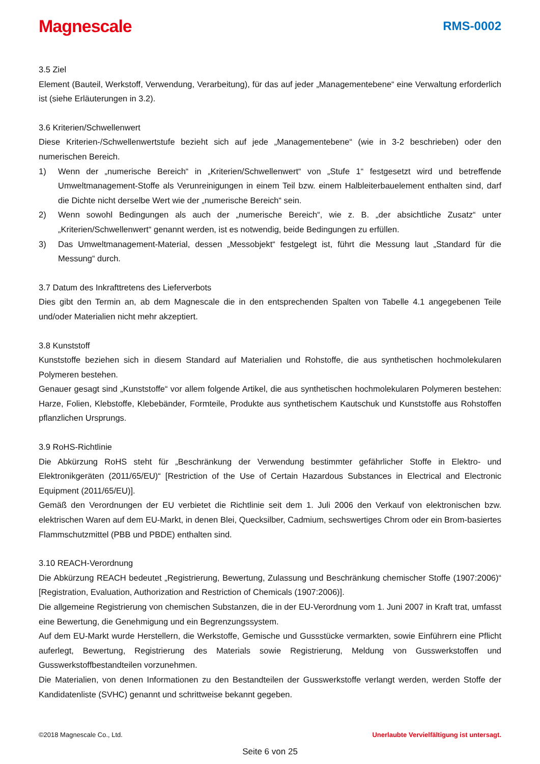Magnescale RMS-0002
3.5 Ziel
Element (Bauteil, Werkstoff, Verwendung, Verarbeitung), für das auf jeder „Managementebene“ eine Verwaltung erforderlich ist (siehe Erläuterungen in 3.2).
3.6 Kriterien/Schwellenwert
Diese Kriterien-/Schwellenwertstufe bezieht sich auf jede „Managementebene“ (wie in 3-2 beschrieben) oder den numerischen Bereich.
1) Wenn der „numerische Bereich“ in „Kriterien/Schwellenwert“ von „Stufe 1“ festgesetzt wird und betreffende Umweltmanagement-Stoffe als Verunreinigungen in einem Teil bzw. einem Halbleiterbauelement enthalten sind, darf die Dichte nicht derselbe Wert wie der „numerische Bereich“ sein.
2) Wenn sowohl Bedingungen als auch der „numerische Bereich“, wie z. B. „der absichtliche Zusatz“ unter „Kriterien/Schwellenwert“ genannt werden, ist es notwendig, beide Bedingungen zu erfüllen.
3) Das Umweltmanagement-Material, dessen „Messobjekt“ festgelegt ist, führt die Messung laut „Standard für die Messung“ durch.
3.7 Datum des Inkrafttretens des Lieferverbots
Dies gibt den Termin an, ab dem Magnescale die in den entsprechenden Spalten von Tabelle 4.1 angegebenen Teile und/oder Materialien nicht mehr akzeptiert.
3.8 Kunststoff
Kunststoffe beziehen sich in diesem Standard auf Materialien und Rohstoffe, die aus synthetischen hochmolekularen Polymeren bestehen.
Genauer gesagt sind „Kunststoffe“ vor allem folgende Artikel, die aus synthetischen hochmolekularen Polymeren bestehen: Harze, Folien, Klebstoffe, Klebebänder, Formteile, Produkte aus synthetischem Kautschuk und Kunststoffe aus Rohstoffen pflanzlichen Ursprungs.
3.9 RoHS-Richtlinie
Die Abkürzung RoHS steht für „Beschränkung der Verwendung bestimmter gefährlicher Stoffe in Elektro- und Elektronikgeräten (2011/65/EU)“ [Restriction of the Use of Certain Hazardous Substances in Electrical and Electronic Equipment (2011/65/EU)].
Gemäß den Verordnungen der EU verbietet die Richtlinie seit dem 1. Juli 2006 den Verkauf von elektronischen bzw. elektrischen Waren auf dem EU-Markt, in denen Blei, Quecksilber, Cadmium, sechswertiges Chrom oder ein Brom-basiertes Flammschutzmittel (PBB und PBDE) enthalten sind.
3.10 REACH-Verordnung
Die Abkürzung REACH bedeutet „Registrierung, Bewertung, Zulassung und Beschränkung chemischer Stoffe (1907:2006)“ [Registration, Evaluation, Authorization and Restriction of Chemicals (1907:2006)].
Die allgemeine Registrierung von chemischen Substanzen, die in der EU-Verordnung vom 1. Juni 2007 in Kraft trat, umfasst eine Bewertung, die Genehmigung und ein Begrenzungssystem.
Auf dem EU-Markt wurde Herstellern, die Werkstoffe, Gemische und Gussstücke vermarkten, sowie Einführern eine Pflicht auferlegt, Bewertung, Registrierung des Materials sowie Registrierung, Meldung von Gusswerkstoffen und Gusswerkstoffbestandteilen vorzunehmen.
Die Materialien, von denen Informationen zu den Bestandteilen der Gusswerkstoffe verlangt werden, werden Stoffe der Kandidatenliste (SVHC) genannt und schrittweise bekannt gegeben.
©2018 Magnescale Co., Ltd. Unerlaubte Vervielfältigung ist untersagt.
Seite 6 von 25